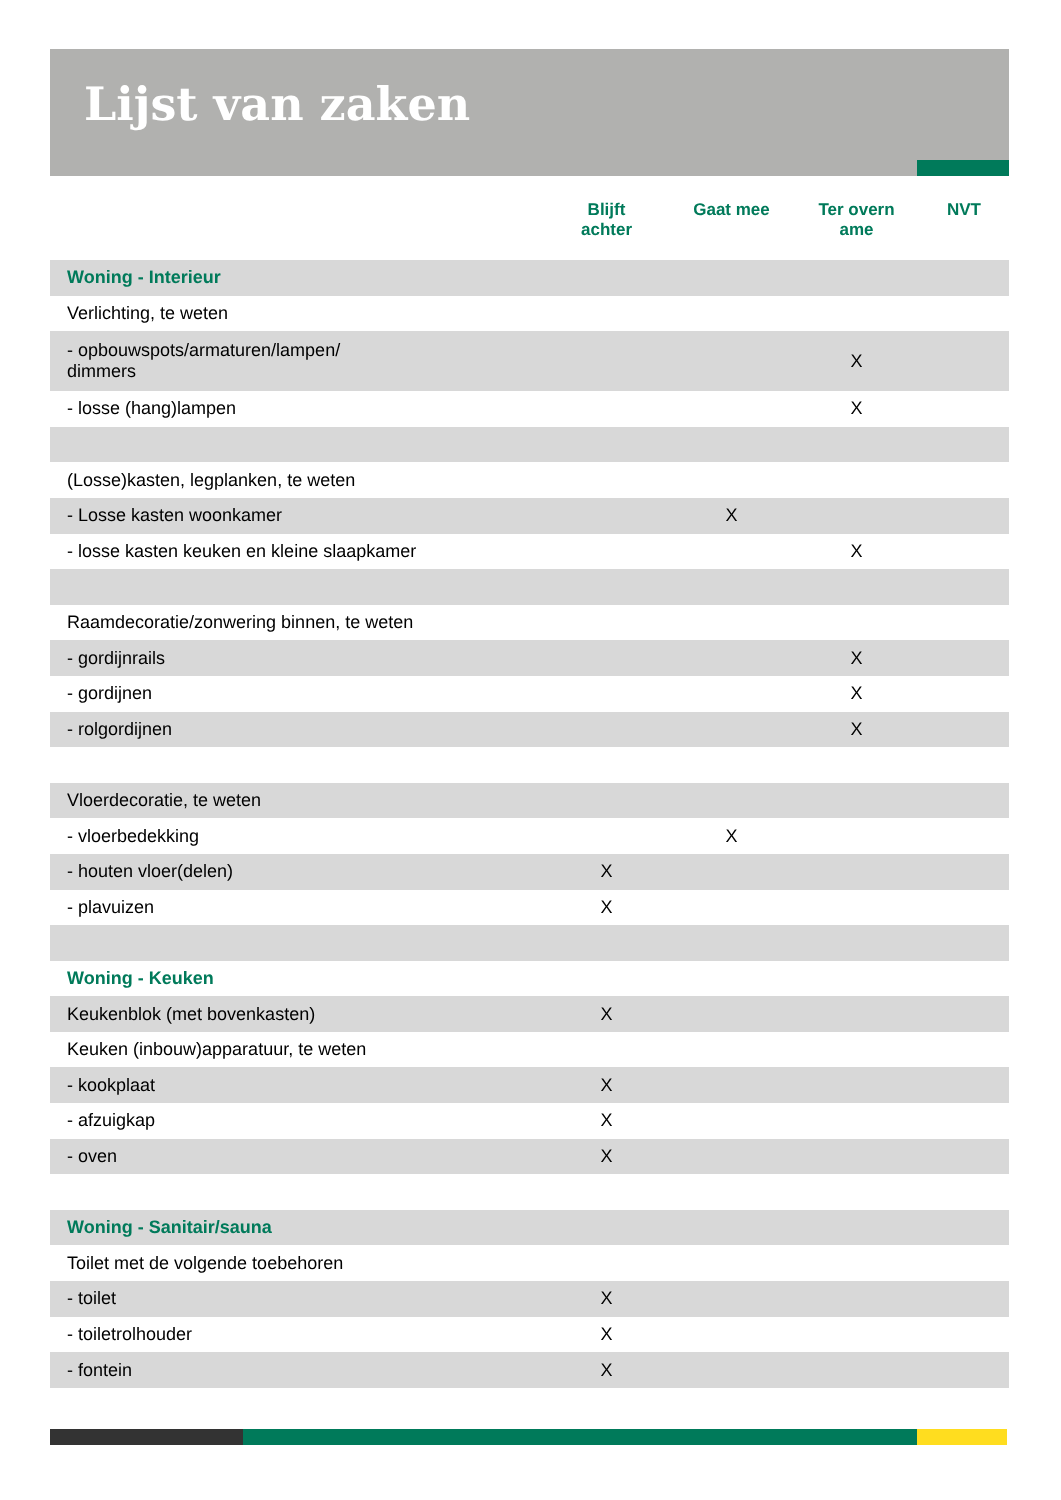Lijst van zaken
| | Blijft achter | Gaat mee | Ter overn ame | NVT |
| --- | --- | --- | --- | --- |
| Woning - Interieur | | | | |
| Verlichting, te weten | | | | |
| - opbouwspots/armaturen/lampen/ dimmers | | | X | |
| - losse (hang)lampen | | | X | |
| (Losse)kasten, legplanken, te weten | | | | |
| - Losse kasten woonkamer | | X | | |
| - losse kasten keuken en kleine slaapkamer | | | X | |
| Raamdecoratie/zonwering binnen, te weten | | | | |
| - gordijnrails | | | X | |
| - gordijnen | | | X | |
| - rolgordijnen | | | X | |
| Vloerdecoratie, te weten | | | | |
| - vloerbedekking | | X | | |
| - houten vloer(delen) | X | | | |
| - plavuizen | X | | | |
| Woning - Keuken | | | | |
| Keukenblok (met bovenkasten) | X | | | |
| Keuken (inbouw)apparatuur, te weten | | | | |
| - kookplaat | X | | | |
| - afzuigkap | X | | | |
| - oven | X | | | |
| Woning - Sanitair/sauna | | | | |
| Toilet met de volgende toebehoren | | | | |
| - toilet | X | | | |
| - toiletrolhouder | X | | | |
| - fontein | X | | | |